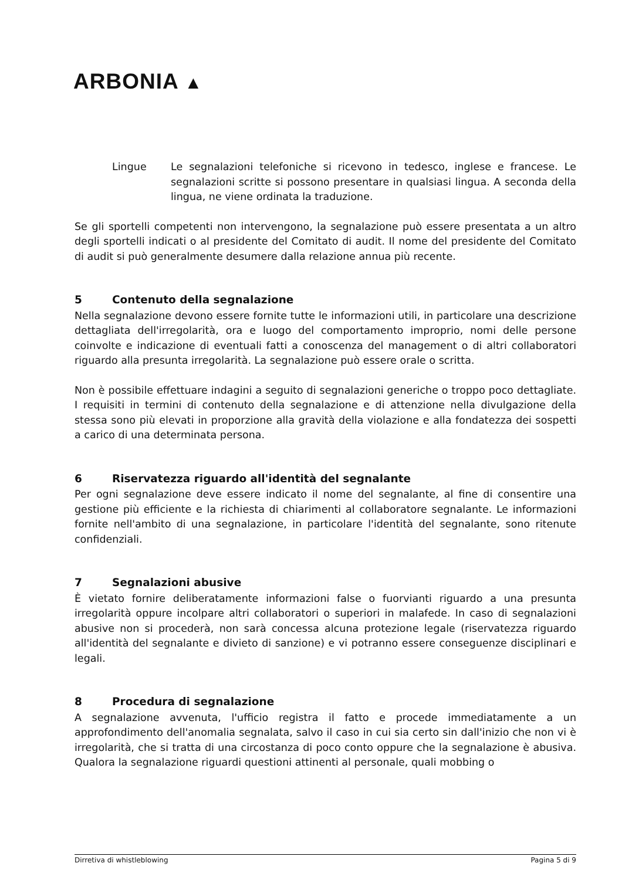ARBONIA ▲
Lingue Le segnalazioni telefoniche si ricevono in tedesco, inglese e francese. Le segnalazioni scritte si possono presentare in qualsiasi lingua. A seconda della lingua, ne viene ordinata la traduzione.
Se gli sportelli competenti non intervengono, la segnalazione può essere presentata a un altro degli sportelli indicati o al presidente del Comitato di audit. Il nome del presidente del Comitato di audit si può generalmente desumere dalla relazione annua più recente.
5 Contenuto della segnalazione
Nella segnalazione devono essere fornite tutte le informazioni utili, in particolare una descrizione dettagliata dell'irregolarità, ora e luogo del comportamento improprio, nomi delle persone coinvolte e indicazione di eventuali fatti a conoscenza del management o di altri collaboratori riguardo alla presunta irregolarità. La segnalazione può essere orale o scritta.
Non è possibile effettuare indagini a seguito di segnalazioni generiche o troppo poco dettagliate. I requisiti in termini di contenuto della segnalazione e di attenzione nella divulgazione della stessa sono più elevati in proporzione alla gravità della violazione e alla fondatezza dei sospetti a carico di una determinata persona.
6 Riservatezza riguardo all'identità del segnalante
Per ogni segnalazione deve essere indicato il nome del segnalante, al fine di consentire una gestione più efficiente e la richiesta di chiarimenti al collaboratore segnalante. Le informazioni fornite nell'ambito di una segnalazione, in particolare l'identità del segnalante, sono ritenute confidenziali.
7 Segnalazioni abusive
È vietato fornire deliberatamente informazioni false o fuorvianti riguardo a una presunta irregolarità oppure incolpare altri collaboratori o superiori in malafede. In caso di segnalazioni abusive non si procederà, non sarà concessa alcuna protezione legale (riservatezza riguardo all'identità del segnalante e divieto di sanzione) e vi potranno essere conseguenze disciplinari e legali.
8 Procedura di segnalazione
A segnalazione avvenuta, l'ufficio registra il fatto e procede immediatamente a un approfondimento dell'anomalia segnalata, salvo il caso in cui sia certo sin dall'inizio che non vi è irregolarità, che si tratta di una circostanza di poco conto oppure che la segnalazione è abusiva. Qualora la segnalazione riguardi questioni attinenti al personale, quali mobbing o
Dirretiva di whistleblowing Pagina 5 di 9